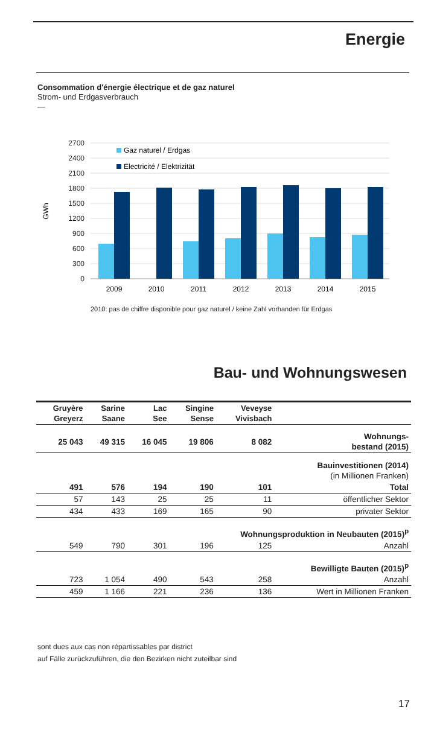Energie
Consommation d'énergie électrique et de gaz naturel
Strom- und Erdgasverbrauch
—
2700
2400
2100
1800
1500
1200
900
600
300
0
GWh
Gaz naturel / Erdgas
Electricité / Elektrizität
2009
2010
2011
2012
2013
2014
2015
2010: pas de chiffre disponible pour gaz naturel / keine Zahl vorhanden für Erdgas
Bau- und Wohnungswesen
| Gruyère Greyerz | Sarine Saane | Lac See | Singine Sense | Veveyse Vivisbach | |
| --- | --- | --- | --- | --- | --- |
| 25 043 | 49 315 | 16 045 | 19 806 | 8 082 | Wohnungs- bestand (2015) |
| | | | | | Bauinvestitionen (2014) (in Millionen Franken) |
| 491 | 576 | 194 | 190 | 101 | Total |
| 57 | 143 | 25 | 25 | 11 | öffentlicher Sektor |
| 434 | 433 | 169 | 165 | 90 | privater Sektor |
| Wohnungsproduktion in Neubauten (2015)<sup>p</sup> | | | | | |
| 549 | 790 | 301 | 196 | 125 | Anzahl |
| Bewilligte Bauten (2015)<sup>p</sup> | | | | | |
| 723 | 1 054 | 490 | 543 | 258 | Anzahl |
| 459 | 1 166 | 221 | 236 | 136 | Wert in Millionen Franken |
sont dues aux cas non répartissables par district
auf Fälle zurückzuführen, die den Bezirken nicht zuteilbar sind
17